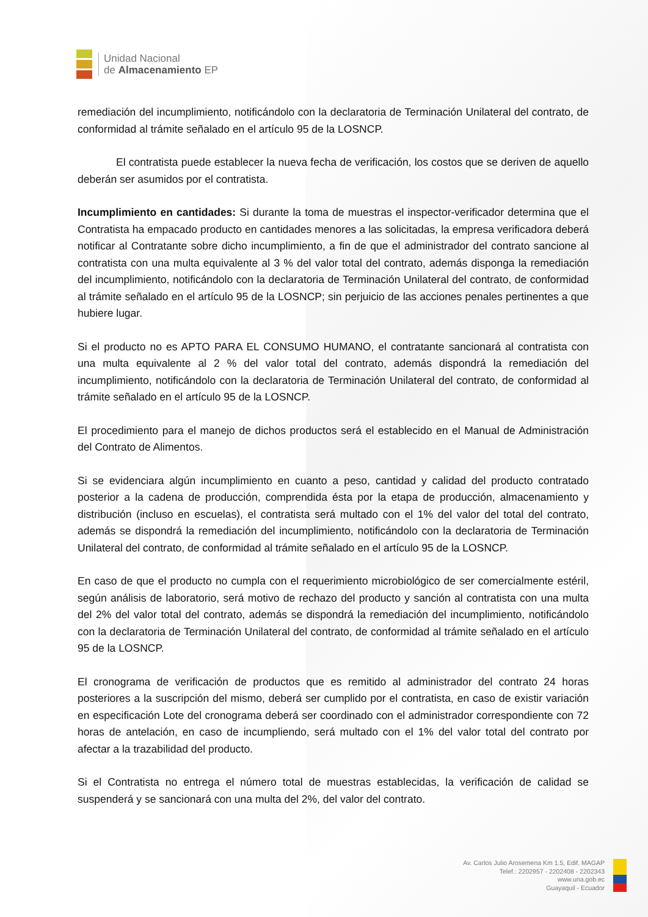Unidad Nacional
de Almacenamiento EP
remediación del incumplimiento, notificándolo con la declaratoria de Terminación Unilateral del contrato, de conformidad al trámite señalado en el artículo 95 de la LOSNCP.
El contratista puede establecer la nueva fecha de verificación, los costos que se deriven de aquello deberán ser asumidos por el contratista.
Incumplimiento en cantidades: Si durante la toma de muestras el inspector-verificador determina que el Contratista ha empacado producto en cantidades menores a las solicitadas, la empresa verificadora deberá notificar al Contratante sobre dicho incumplimiento, a fin de que el administrador del contrato sancione al contratista con una multa equivalente al 3 % del valor total del contrato, además disponga la remediación del incumplimiento, notificándolo con la declaratoria de Terminación Unilateral del contrato, de conformidad al trámite señalado en el artículo 95 de la LOSNCP; sin perjuicio de las acciones penales pertinentes a que hubiere lugar.
Si el producto no es APTO PARA EL CONSUMO HUMANO, el contratante sancionará al contratista con una multa equivalente al 2 % del valor total del contrato, además dispondrá la remediación del incumplimiento, notificándolo con la declaratoria de Terminación Unilateral del contrato, de conformidad al trámite señalado en el artículo 95 de la LOSNCP.
El procedimiento para el manejo de dichos productos será el establecido en el Manual de Administración del Contrato de Alimentos.
Si se evidenciara algún incumplimiento en cuanto a peso, cantidad y calidad del producto contratado posterior a la cadena de producción, comprendida ésta por la etapa de producción, almacenamiento y distribución (incluso en escuelas), el contratista será multado con el 1% del valor del total del contrato, además se dispondrá la remediación del incumplimiento, notificándolo con la declaratoria de Terminación Unilateral del contrato, de conformidad al trámite señalado en el artículo 95 de la LOSNCP.
En caso de que el producto no cumpla con el requerimiento microbiológico de ser comercialmente estéril, según análisis de laboratorio, será motivo de rechazo del producto y sanción al contratista con una multa del 2% del valor total del contrato, además se dispondrá la remediación del incumplimiento, notificándolo con la declaratoria de Terminación Unilateral del contrato, de conformidad al trámite señalado en el artículo 95 de la LOSNCP.
El cronograma de verificación de productos que es remitido al administrador del contrato 24 horas posteriores a la suscripción del mismo, deberá ser cumplido por el contratista, en caso de existir variación en especificación Lote del cronograma deberá ser coordinado con el administrador correspondiente con 72 horas de antelación, en caso de incumpliendo, será multado con el 1% del valor total del contrato por afectar a la trazabilidad del producto.
Si el Contratista no entrega el número total de muestras establecidas, la verificación de calidad se suspenderá y se sancionará con una multa del 2%, del valor del contrato.
Av. Carlos Julio Arosemena Km 1.5, Edif. MAGAP
Telef.: 2202957 - 2202408 - 2202343
www.una.gob.ec
Guayaquil - Ecuador